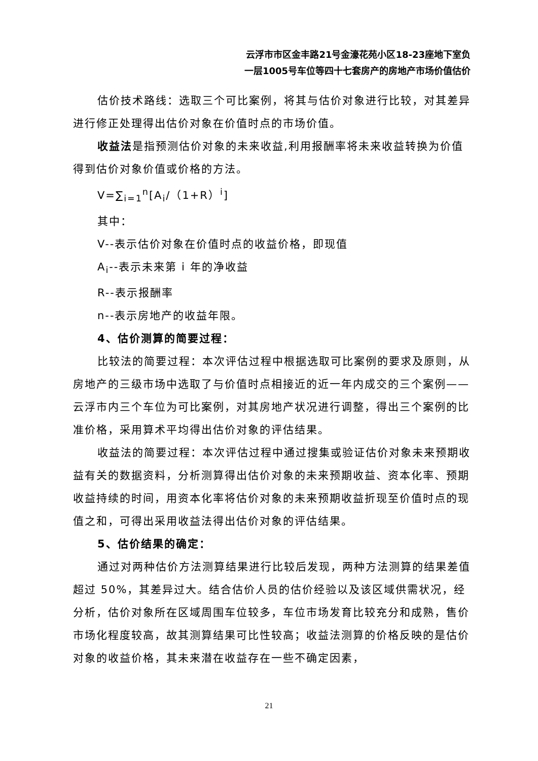云浮市市区金丰路21号金濠花苑小区18-23座地下室负
一层1005号车位等四十七套房产的房地产市场价值估价
估价技术路线：选取三个可比案例，将其与估价对象进行比较，对其差异进行修正处理得出估价对象在价值时点的市场价值。
收益法是指预测估价对象的未来收益,利用报酬率将未来收益转换为价值得到估价对象价值或价格的方法。
V=∑<sub>i=1</sub><sup>n</sup>[A<sub>i</sub>/（1+R）<sup>i</sup>]
其中：
V--表示估价对象在价值时点的收益价格，即现值
A<sub>i</sub>--表示未来第 i 年的净收益
R--表示报酬率
n--表示房地产的收益年限。
4、估价测算的简要过程：
比较法的简要过程：本次评估过程中根据选取可比案例的要求及原则，从房地产的三级市场中选取了与价值时点相接近的近一年内成交的三个案例——云浮市内三个车位为可比案例，对其房地产状况进行调整，得出三个案例的比准价格，采用算术平均得出估价对象的评估结果。
收益法的简要过程：本次评估过程中通过搜集或验证估价对象未来预期收益有关的数据资料，分析测算得出估价对象的未来预期收益、资本化率、预期收益持续的时间，用资本化率将估价对象的未来预期收益折现至价值时点的现值之和，可得出采用收益法得出估价对象的评估结果。
5、估价结果的确定：
通过对两种估价方法测算结果进行比较后发现，两种方法测算的结果差值超过 50%，其差异过大。结合估价人员的估价经验以及该区域供需状况，经分析，估价对象所在区域周围车位较多，车位市场发育比较充分和成熟，售价市场化程度较高，故其测算结果可比性较高；收益法测算的价格反映的是估价对象的收益价格，其未来潜在收益存在一些不确定因素，
21